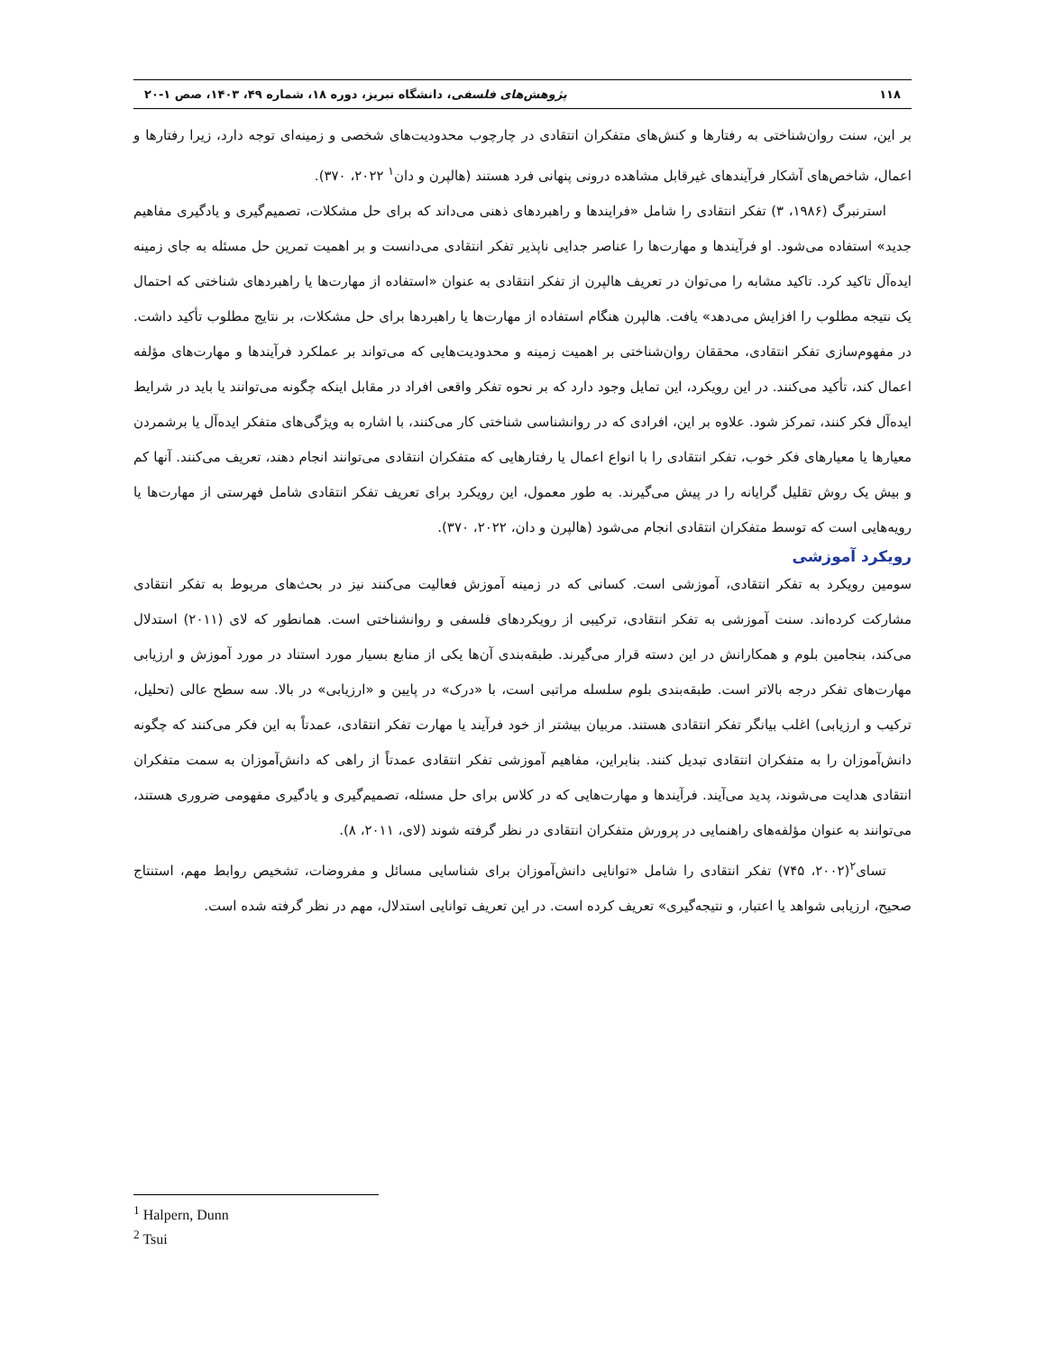۱۱۸ پژوهش‌های فلسفی، دانشگاه تبریز، دوره ۱۸، شماره ۴۹، ۱۴۰۳، صص ۱-۲۰
بر این، سنت روان‌شناختی به رفتارها و کنش‌های متفکران انتقادی در چارچوب محدودیت‌های شخصی و زمینه‌ای توجه دارد، زیرا رفتارها و اعمال، شاخص‌های آشکار فرآیندهای غیرقابل مشاهده درونی پنهانی فرد هستند (هالپرن و دان<sup>۱</sup> ۲۰۲۲، ۳۷۰).
استرنبرگ (۱۹۸۶، ۳) تفکر انتقادی را شامل «فرایندها و راهبردهای ذهنی می‌داند که برای حل مشکلات، تصمیم‌گیری و یادگیری مفاهیم جدید» استفاده می‌شود. او فرآیندها و مهارت‌ها را عناصر جدایی ناپذیر تفکر انتقادی می‌دانست و بر اهمیت تمرین حل مسئله به جای زمینه ایده‌آل تاکید کرد. تاکید مشابه را می‌توان در تعریف هالپرن از تفکر انتقادی به عنوان «استفاده از مهارت‌ها یا راهبردهای شناختی که احتمال یک نتیجه مطلوب را افزایش می‌دهد» یافت. هالپرن هنگام استفاده از مهارت‌ها یا راهبردها برای حل مشکلات، بر نتایج مطلوب تأکید داشت. در مفهوم‌سازی تفکر انتقادی، محققان روان‌شناختی بر اهمیت زمینه و محدودیت‌هایی که می‌تواند بر عملکرد فرآیندها و مهارت‌های مؤلفه اعمال کند، تأکید می‌کنند. در این رویکرد، این تمایل وجود دارد که بر نحوه تفکر واقعی افراد در مقابل اینکه چگونه می‌توانند یا باید در شرایط ایده‌آل فکر کنند، تمرکز شود. علاوه بر این، افرادی که در روانشناسی شناختی کار می‌کنند، با اشاره به ویژگی‌های متفکر ایده‌آل یا برشمردن معیارها یا معیارهای فکر خوب، تفکر انتقادی را با انواع اعمال یا رفتارهایی که متفکران انتقادی می‌توانند انجام دهند، تعریف می‌کنند. آنها کم و بیش یک روش تقلیل گرایانه را در پیش می‌گیرند. به طور معمول، این رویکرد برای تعریف تفکر انتقادی شامل فهرستی از مهارت‌ها یا رویه‌هایی است که توسط متفکران انتقادی انجام می‌شود (هالپرن و دان، ۲۰۲۲، ۳۷۰).
رویکرد آموزشی
سومین رویکرد به تفکر انتقادی، آموزشی است. کسانی که در زمینه آموزش فعالیت می‌کنند نیز در بحث‌های مربوط به تفکر انتقادی مشارکت کرده‌اند. سنت آموزشی به تفکر انتقادی، ترکیبی از رویکردهای فلسفی و روانشناختی است. همانطور که لای (۲۰۱۱) استدلال می‌کند، بنجامین بلوم و همکارانش در این دسته قرار می‌گیرند. طبقه‌بندی آن‌ها یکی از منابع بسیار مورد استناد در مورد آموزش و ارزیابی مهارت‌های تفکر درجه بالاتر است. طبقه‌بندی بلوم سلسله مراتبی است، با «درک» در پایین و «ارزیابی» در بالا. سه سطح عالی (تحلیل، ترکیب و ارزیابی) اغلب بیانگر تفکر انتقادی هستند. مربیان بیشتر از خود فرآیند یا مهارت تفکر انتقادی، عمدتاً به این فکر می‌کنند که چگونه دانش‌آموزان را به متفکران انتقادی تبدیل کنند. بنابراین، مفاهیم آموزشی تفکر انتقادی عمدتاً از راهی که دانش‌آموزان به سمت متفکران انتقادی هدایت می‌شوند، پدید می‌آیند. فرآیندها و مهارت‌هایی که در کلاس برای حل مسئله، تصمیم‌گیری و یادگیری مفهومی ضروری هستند، می‌توانند به عنوان مؤلفه‌های راهنمایی در پرورش متفکران انتقادی در نظر گرفته شوند (لای، ۲۰۱۱، ۸).
تسای<sup>۲</sup>(۲۰۰۲، ۷۴۵) تفکر انتقادی را شامل «توانایی دانش‌آموزان برای شناسایی مسائل و مفروضات، تشخیص روابط مهم، استنتاج صحیح، ارزیابی شواهد یا اعتبار، و نتیجه‌گیری» تعریف کرده است. در این تعریف توانایی استدلال، مهم در نظر گرفته شده است.
<sup>1</sup> Halpern, Dunn
<sup>2</sup> Tsui